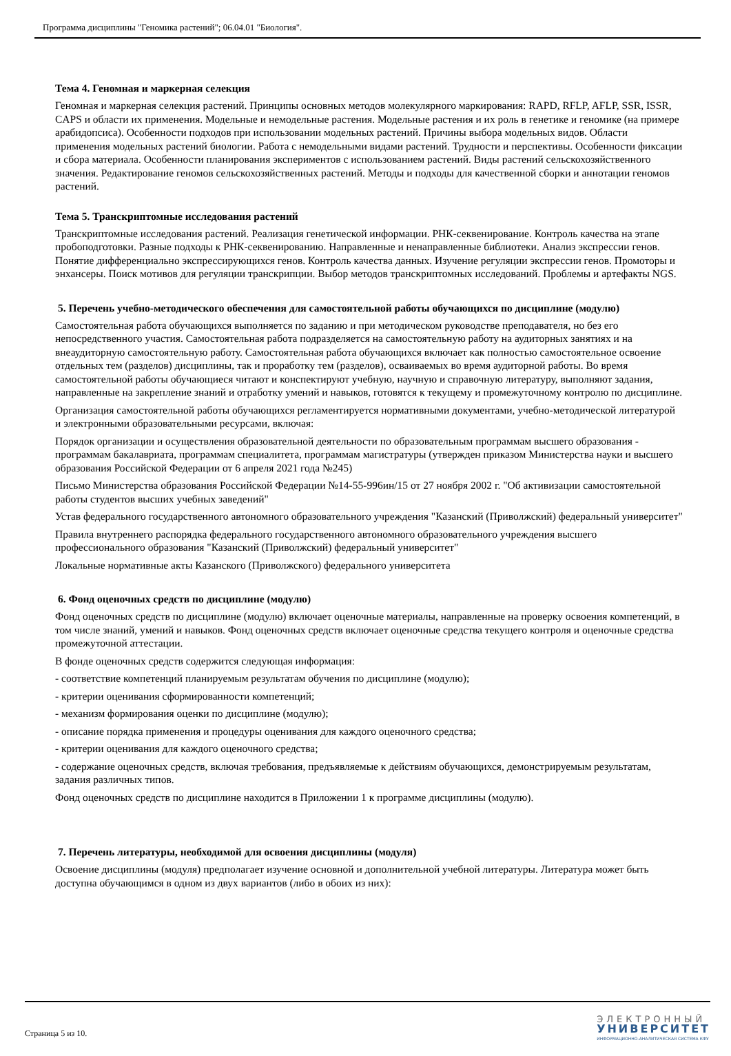Программа дисциплины "Геномика растений"; 06.04.01 "Биология".
Тема 4. Геномная и маркерная селекция
Геномная и маркерная селекция растений. Принципы основных методов молекулярного маркирования: RAPD, RFLP, AFLP, SSR, ISSR, CAPS и области их применения. Модельные и немодельные растения. Модельные растения и их роль в генетике и геномике (на примере арабидопсиса). Особенности подходов при использовании модельных растений. Причины выбора модельных видов. Области применения модельных растений биологии. Работа с немодельными видами растений. Трудности и перспективы. Особенности фиксации и сбора материала. Особенности планирования экспериментов с использованием растений. Виды растений сельскохозяйственного значения. Редактирование геномов сельскохозяйственных растений. Методы и подходы для качественной сборки и аннотации геномов растений.
Тема 5. Транскриптомные исследования растений
Транскриптомные исследования растений. Реализация генетической информации. РНК-секвенирование. Контроль качества на этапе пробоподготовки. Разные подходы к РНК-секвенированию. Направленные и ненаправленные библиотеки. Анализ экспрессии генов. Понятие дифференциально экспрессирующихся генов. Контроль качества данных. Изучение регуляции экспрессии генов. Промоторы и энхансеры. Поиск мотивов для регуляции транскрипции. Выбор методов транскриптомных исследований. Проблемы и артефакты NGS.
5. Перечень учебно-методического обеспечения для самостоятельной работы обучающихся по дисциплине (модулю)
Самостоятельная работа обучающихся выполняется по заданию и при методическом руководстве преподавателя, но без его непосредственного участия. Самостоятельная работа подразделяется на самостоятельную работу на аудиторных занятиях и на внеаудиторную самостоятельную работу. Самостоятельная работа обучающихся включает как полностью самостоятельное освоение отдельных тем (разделов) дисциплины, так и проработку тем (разделов), осваиваемых во время аудиторной работы. Во время самостоятельной работы обучающиеся читают и конспектируют учебную, научную и справочную литературу, выполняют задания, направленные на закрепление знаний и отработку умений и навыков, готовятся к текущему и промежуточному контролю по дисциплине.
Организация самостоятельной работы обучающихся регламентируется нормативными документами, учебно-методической литературой и электронными образовательными ресурсами, включая:
Порядок организации и осуществления образовательной деятельности по образовательным программам высшего образования - программам бакалавриата, программам специалитета, программам магистратуры (утвержден приказом Министерства науки и высшего образования Российской Федерации от 6 апреля 2021 года №245)
Письмо Министерства образования Российской Федерации №14-55-996ин/15 от 27 ноября 2002 г. "Об активизации самостоятельной работы студентов высших учебных заведений"
Устав федерального государственного автономного образовательного учреждения "Казанский (Приволжский) федеральный университет"
Правила внутреннего распорядка федерального государственного автономного образовательного учреждения высшего профессионального образования "Казанский (Приволжский) федеральный университет"
Локальные нормативные акты Казанского (Приволжского) федерального университета
6. Фонд оценочных средств по дисциплине (модулю)
Фонд оценочных средств по дисциплине (модулю) включает оценочные материалы, направленные на проверку освоения компетенций, в том числе знаний, умений и навыков. Фонд оценочных средств включает оценочные средства текущего контроля и оценочные средства промежуточной аттестации.
В фонде оценочных средств содержится следующая информация:
- соответствие компетенций планируемым результатам обучения по дисциплине (модулю);
- критерии оценивания сформированности компетенций;
- механизм формирования оценки по дисциплине (модулю);
- описание порядка применения и процедуры оценивания для каждого оценочного средства;
- критерии оценивания для каждого оценочного средства;
- содержание оценочных средств, включая требования, предъявляемые к действиям обучающихся, демонстрируемым результатам, задания различных типов.
Фонд оценочных средств по дисциплине находится в Приложении 1 к программе дисциплины (модулю).
7. Перечень литературы, необходимой для освоения дисциплины (модуля)
Освоение дисциплины (модуля) предполагает изучение основной и дополнительной учебной литературы. Литература может быть доступна обучающимся в одном из двух вариантов (либо в обоих из них):
Страница 5 из 10.
ЭЛЕКТРОННЫЙ
УНИВЕРСИТЕТ
ИНФОРМАЦИОННО-АНАЛИТИЧЕСКАЯ СИСТЕМА КФУ